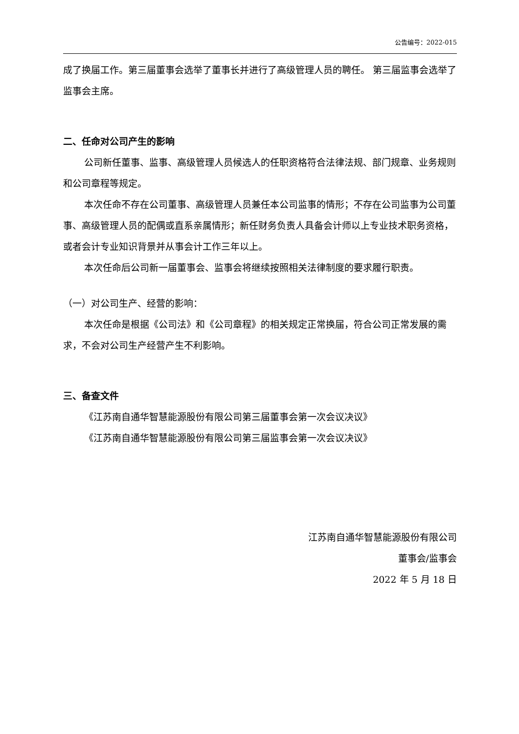公告编号：2022-015
成了换届工作。第三届董事会选举了董事长并进行了高级管理人员的聘任。 第三届监事会选举了监事会主席。
二、任命对公司产生的影响
公司新任董事、监事、高级管理人员候选人的任职资格符合法律法规、部门规章、业务规则和公司章程等规定。
本次任命不存在公司董事、高级管理人员兼任本公司监事的情形；不存在公司监事为公司董事、高级管理人员的配偶或直系亲属情形；新任财务负责人具备会计师以上专业技术职务资格，或者会计专业知识背景并从事会计工作三年以上。
本次任命后公司新一届董事会、监事会将继续按照相关法律制度的要求履行职责。
（一）对公司生产、经营的影响：
本次任命是根据《公司法》和《公司章程》的相关规定正常换届，符合公司正常发展的需求，不会对公司生产经营产生不利影响。
三、备查文件
《江苏南自通华智慧能源股份有限公司第三届董事会第一次会议决议》
《江苏南自通华智慧能源股份有限公司第三届监事会第一次会议决议》
江苏南自通华智慧能源股份有限公司
董事会/监事会
2022 年 5 月 18 日